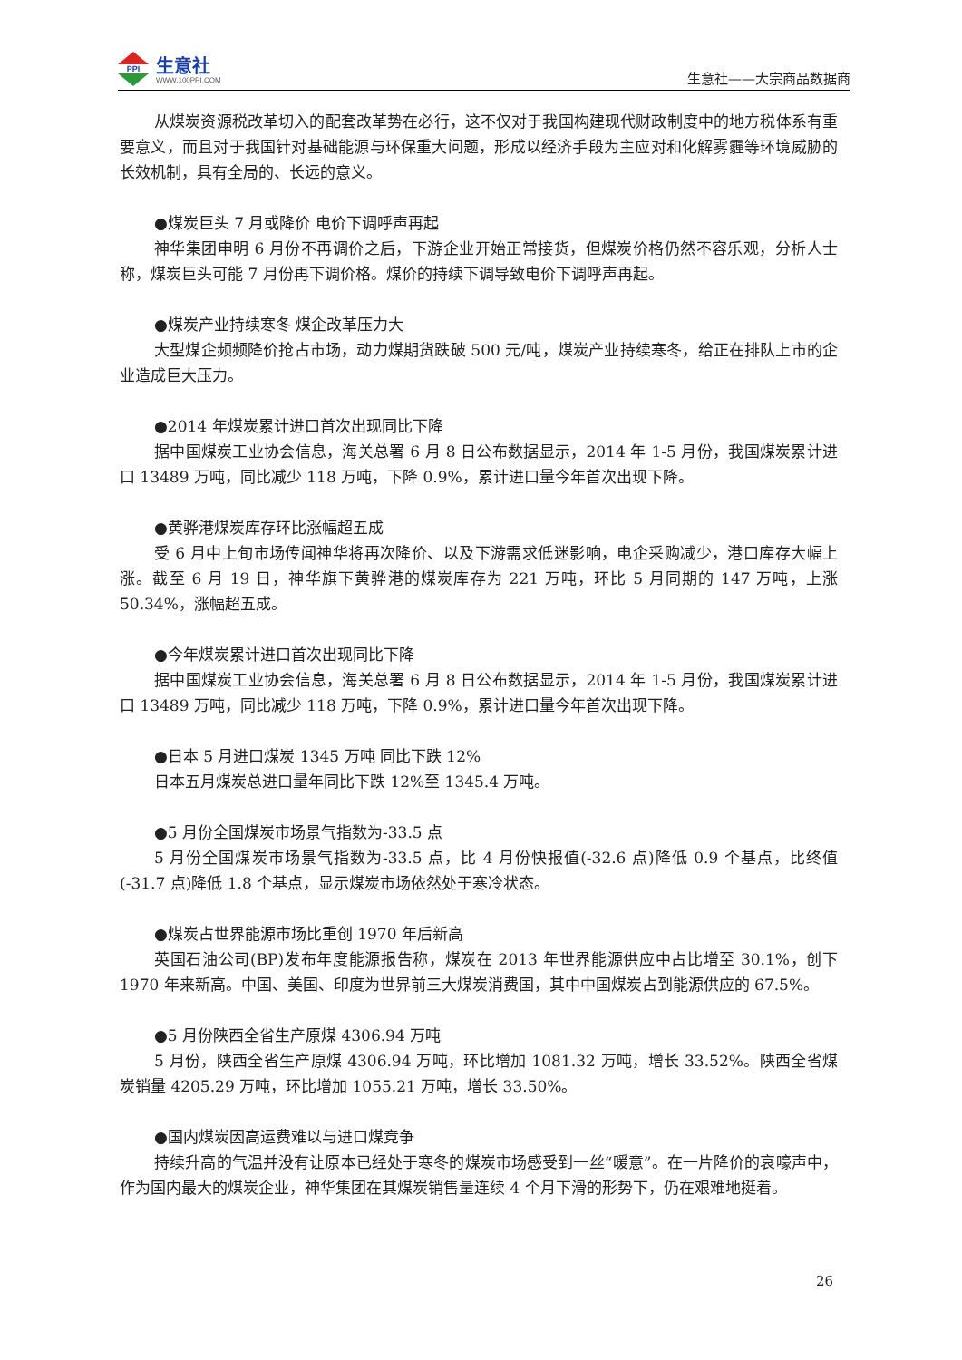PPI
生意社
WWW.100PPI.COM
生意社——大宗商品数据商
从煤炭资源税改革切入的配套改革势在必行，这不仅对于我国构建现代财政制度中的地方税体系有重要意义，而且对于我国针对基础能源与环保重大问题，形成以经济手段为主应对和化解雾霾等环境威胁的长效机制，具有全局的、长远的意义。
●煤炭巨头 7 月或降价 电价下调呼声再起
神华集团申明 6 月份不再调价之后，下游企业开始正常接货，但煤炭价格仍然不容乐观，分析人士称，煤炭巨头可能 7 月份再下调价格。煤价的持续下调导致电价下调呼声再起。
●煤炭产业持续寒冬 煤企改革压力大
大型煤企频频降价抢占市场，动力煤期货跌破 500 元/吨，煤炭产业持续寒冬，给正在排队上市的企业造成巨大压力。
●2014 年煤炭累计进口首次出现同比下降
据中国煤炭工业协会信息，海关总署 6 月 8 日公布数据显示，2014 年 1-5 月份，我国煤炭累计进口 13489 万吨，同比减少 118 万吨，下降 0.9%，累计进口量今年首次出现下降。
●黄骅港煤炭库存环比涨幅超五成
受 6 月中上旬市场传闻神华将再次降价、以及下游需求低迷影响，电企采购减少，港口库存大幅上涨。截至 6 月 19 日，神华旗下黄骅港的煤炭库存为 221 万吨，环比 5 月同期的 147 万吨，上涨 50.34%，涨幅超五成。
●今年煤炭累计进口首次出现同比下降
据中国煤炭工业协会信息，海关总署 6 月 8 日公布数据显示，2014 年 1-5 月份，我国煤炭累计进口 13489 万吨，同比减少 118 万吨，下降 0.9%，累计进口量今年首次出现下降。
●日本 5 月进口煤炭 1345 万吨 同比下跌 12%
日本五月煤炭总进口量年同比下跌 12%至 1345.4 万吨。
●5 月份全国煤炭市场景气指数为-33.5 点
5 月份全国煤炭市场景气指数为-33.5 点，比 4 月份快报值(-32.6 点)降低 0.9 个基点，比终值(-31.7 点)降低 1.8 个基点，显示煤炭市场依然处于寒冷状态。
●煤炭占世界能源市场比重创 1970 年后新高
英国石油公司(BP)发布年度能源报告称，煤炭在 2013 年世界能源供应中占比增至 30.1%，创下 1970 年来新高。中国、美国、印度为世界前三大煤炭消费国，其中中国煤炭占到能源供应的 67.5%。
●5 月份陕西全省生产原煤 4306.94 万吨
5 月份，陕西全省生产原煤 4306.94 万吨，环比增加 1081.32 万吨，增长 33.52%。陕西全省煤炭销量 4205.29 万吨，环比增加 1055.21 万吨，增长 33.50%。
●国内煤炭因高运费难以与进口煤竞争
持续升高的气温并没有让原本已经处于寒冬的煤炭市场感受到一丝“暖意”。在一片降价的哀嚎声中，作为国内最大的煤炭企业，神华集团在其煤炭销售量连续 4 个月下滑的形势下，仍在艰难地挺着。
26